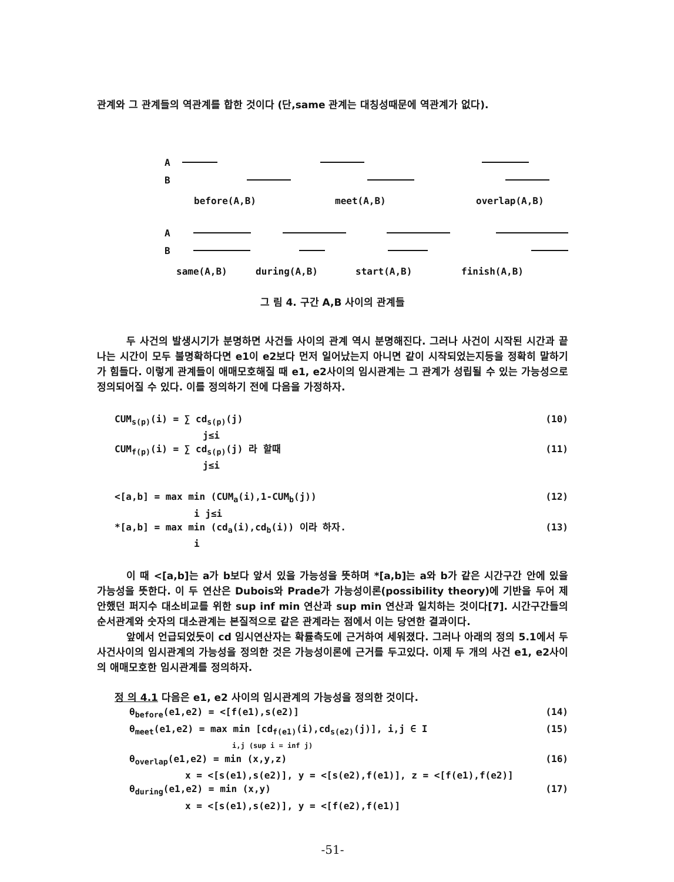관계와 그 관계들의 역관계를 합한 것이다 (단,same 관계는 대칭성때문에 역관계가 없다).
A
B
before(A,B) meet(A,B) overlap(A,B)
A
B
same(A,B) during(A,B) start(A,B) finish(A,B)
그 림 4. 구간 A,B 사이의 관계들
두 사건의 발생시기가 분명하면 사건들 사이의 관계 역시 분명해진다. 그러나 사건이 시작된 시간과 끝나는 시간이 모두 불명확하다면 e1이 e2보다 먼저 일어났는지 아니면 같이 시작되었는지등을 정확히 말하기가 힘들다. 이렇게 관계들이 애매모호해질 때 e1, e2사이의 임시관계는 그 관계가 성립될 수 있는 가능성으로 정의되어질 수 있다. 이를 정의하기 전에 다음을 가정하자.
CUM<sub>s(p)</sub>(i) = ∑ cd<sub>s(p)</sub>(j) (10)
j≤i
CUM<sub>f(p)</sub>(i) = ∑ cd<sub>s(p)</sub>(j) 라 할때 (11)
j≤i
<[a,b] = max min (CUM<sub>a</sub>(i),1-CUM<sub>b</sub>(j)) (12)
i j≤i
*[a,b] = max min (cd<sub>a</sub>(i),cd<sub>b</sub>(i)) 이라 하자. (13)
i
이 때 <[a,b]는 a가 b보다 앞서 있을 가능성을 뜻하며 *[a,b]는 a와 b가 같은 시간구간 안에 있을 가능성을 뜻한다. 이 두 연산은 Dubois와 Prade가 가능성이론(possibility theory)에 기반을 두어 제안했던 퍼지수 대소비교를 위한 sup inf min 연산과 sup min 연산과 일치하는 것이다[7]. 시간구간들의 순서관계와 숫자의 대소관계는 본질적으로 같은 관계라는 점에서 이는 당연한 결과이다.
앞에서 언급되었듯이 cd 임시연산자는 확률측도에 근거하여 세워졌다. 그러나 아래의 정의 5.1에서 두 사건사이의 임시관계의 가능성을 정의한 것은 가능성이론에 근거를 두고있다. 이제 두 개의 사건 e1, e2사이의 애매모호한 임시관계를 정의하자.
정 의 4.1 다음은 e1, e2 사이의 임시관계의 가능성을 정의한 것이다.
θ<sub>before</sub>(e1,e2) = <[f(e1),s(e2)] (14)
θ<sub>meet</sub>(e1,e2) = max min [cd<sub>f(e1)</sub>(i),cd<sub>s(e2)</sub>(j)], i,j ∈ I (15)
i,j (sup i = inf j)
θ<sub>overlap</sub>(e1,e2) = min (x,y,z) (16)
x = <[s(e1),s(e2)], y = <[s(e2),f(e1)], z = <[f(e1),f(e2)]
θ<sub>during</sub>(e1,e2) = min (x,y) (17)
x = <[s(e1),s(e2)], y = <[f(e2),f(e1)]
-51-